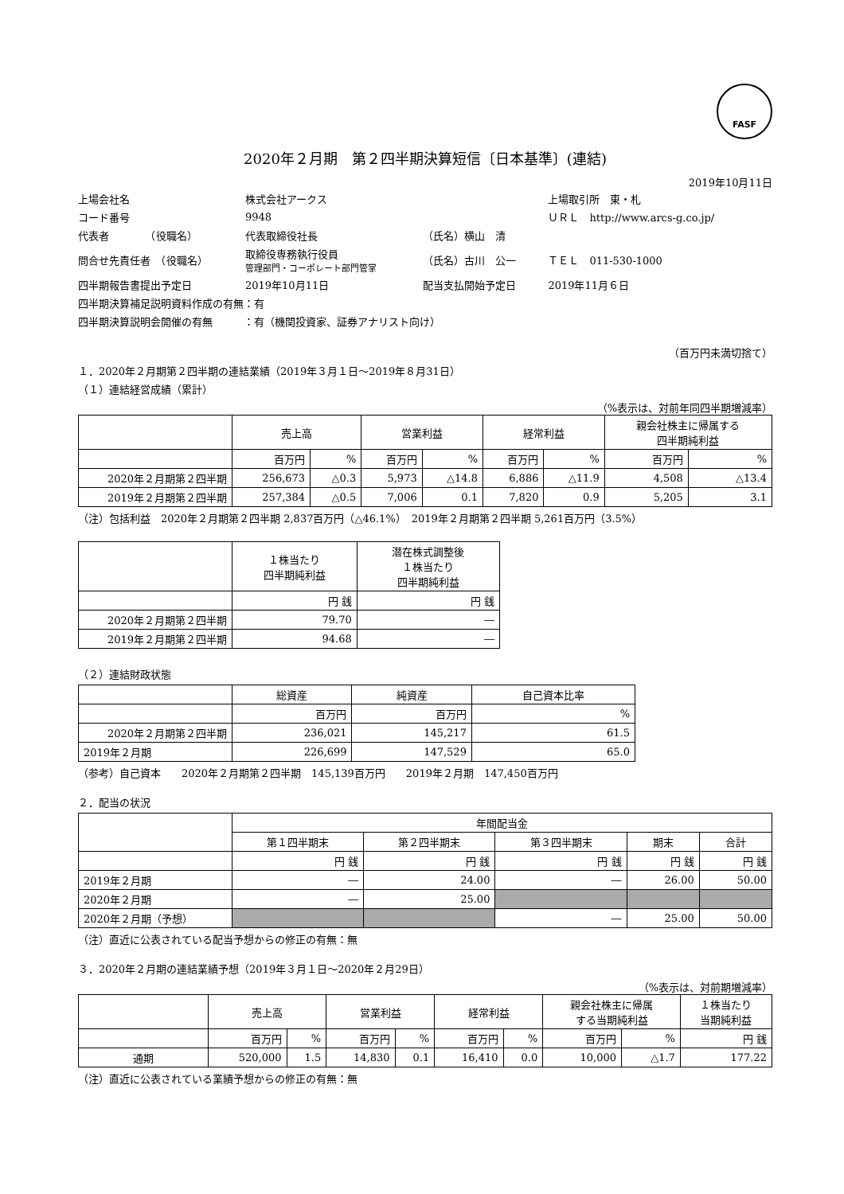FASF
2020年２月期　第２四半期決算短信〔日本基準〕(連結)
2019年10月11日
| 上場会社名 | 株式会社アークス | | 上場取引所 東・札 |
| コード番号 | 9948 | | ＵＲＬ http://www.arcs-g.co.jp/ |
| 代表者 （役職名） | 代表取締役社長 | （氏名）横山 清 | |
| 問合せ先責任者 （役職名） | 取締役専務執行役員 管理部門・コーポレート部門管掌 | （氏名）古川 公一 | ＴＥＬ 011-530-1000 |
| 四半期報告書提出予定日 | 2019年10月11日 | 配当支払開始予定日 | 2019年11月６日 |
| 四半期決算補足説明資料作成の有無：有 | | | |
| 四半期決算説明会開催の有無 ：有（機関投資家、証券アナリスト向け） | | | |
（百万円未満切捨て）
１．2020年２月期第２四半期の連結業績（2019年３月１日～2019年８月31日）
（１）連結経営成績（累計）
（%表示は、対前年同四半期増減率）
| | 売上高 | | 営業利益 | | 経常利益 | | 親会社株主に帰属する 四半期純利益 | |
| --- | --- | --- | --- | --- | --- | --- | --- | --- |
| | 百万円 | % | 百万円 | % | 百万円 | % | 百万円 | % |
| 2020年２月期第２四半期 | 256,673 | △0.3 | 5,973 | △14.8 | 6,886 | △11.9 | 4,508 | △13.4 |
| 2019年２月期第２四半期 | 257,384 | △0.5 | 7,006 | 0.1 | 7,820 | 0.9 | 5,205 | 3.1 |
（注）包括利益　2020年２月期第２四半期 2,837百万円（△46.1%）　2019年２月期第２四半期 5,261百万円（3.5%）
| | １株当たり 四半期純利益 | 潜在株式調整後 １株当たり 四半期純利益 |
| --- | --- | --- |
| | 円 銭 | 円 銭 |
| 2020年２月期第２四半期 | 79.70 | ― |
| 2019年２月期第２四半期 | 94.68 | ― |
（２）連結財政状態
| | 総資産 | 純資産 | 自己資本比率 |
| --- | --- | --- | --- |
| | 百万円 | 百万円 | % |
| 2020年２月期第２四半期 | 236,021 | 145,217 | 61.5 |
| 2019年２月期 | 226,699 | 147,529 | 65.0 |
（参考）自己資本　　2020年２月期第２四半期　145,139百万円　　2019年２月期　147,450百万円
２．配当の状況
| | 年間配当金 | | | | |
| --- | --- | --- | --- | --- | --- |
| | 第１四半期末 | 第２四半期末 | 第３四半期末 | 期末 | 合計 |
| | 円 銭 | 円 銭 | 円 銭 | 円 銭 | 円 銭 |
| 2019年２月期 | ― | 24.00 | ― | 26.00 | 50.00 |
| 2020年２月期 | ― | 25.00 | | | |
| 2020年２月期（予想） | | | ― | 25.00 | 50.00 |
（注）直近に公表されている配当予想からの修正の有無：無
３．2020年２月期の連結業績予想（2019年３月１日～2020年２月29日）
（%表示は、対前期増減率）
| | 売上高 | | 営業利益 | | 経常利益 | | 親会社株主に帰属 する当期純利益 | | １株当たり 当期純利益 |
| --- | --- | --- | --- | --- | --- | --- | --- | --- | --- |
| | 百万円 | % | 百万円 | % | 百万円 | % | 百万円 | % | 円 銭 |
| 通期 | 520,000 | 1.5 | 14,830 | 0.1 | 16,410 | 0.0 | 10,000 | △1.7 | 177.22 |
（注）直近に公表されている業績予想からの修正の有無：無